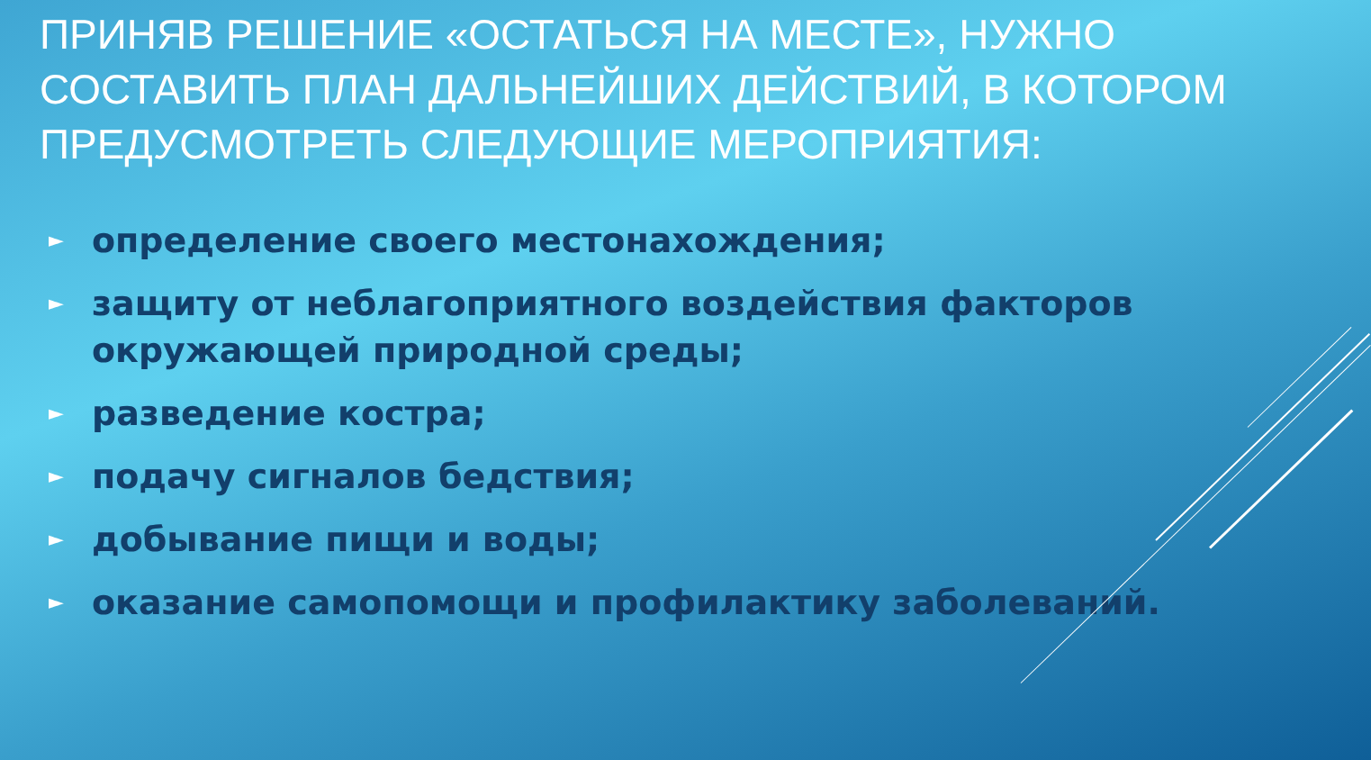ПРИНЯВ РЕШЕНИЕ «ОСТАТЬСЯ НА МЕСТЕ», НУЖНО СОСТАВИТЬ ПЛАН ДАЛЬНЕЙШИХ ДЕЙСТВИЙ, В КОТОРОМ ПРЕДУСМОТРЕТЬ СЛЕДУЮЩИЕ МЕРОПРИЯТИЯ:
► определение своего местонахождения;
► защиту от неблагоприятного воздействия факторов окружающей природной среды;
► разведение костра;
► подачу сигналов бедствия;
► добывание пищи и воды;
► оказание самопомощи и профилактику заболеваний.